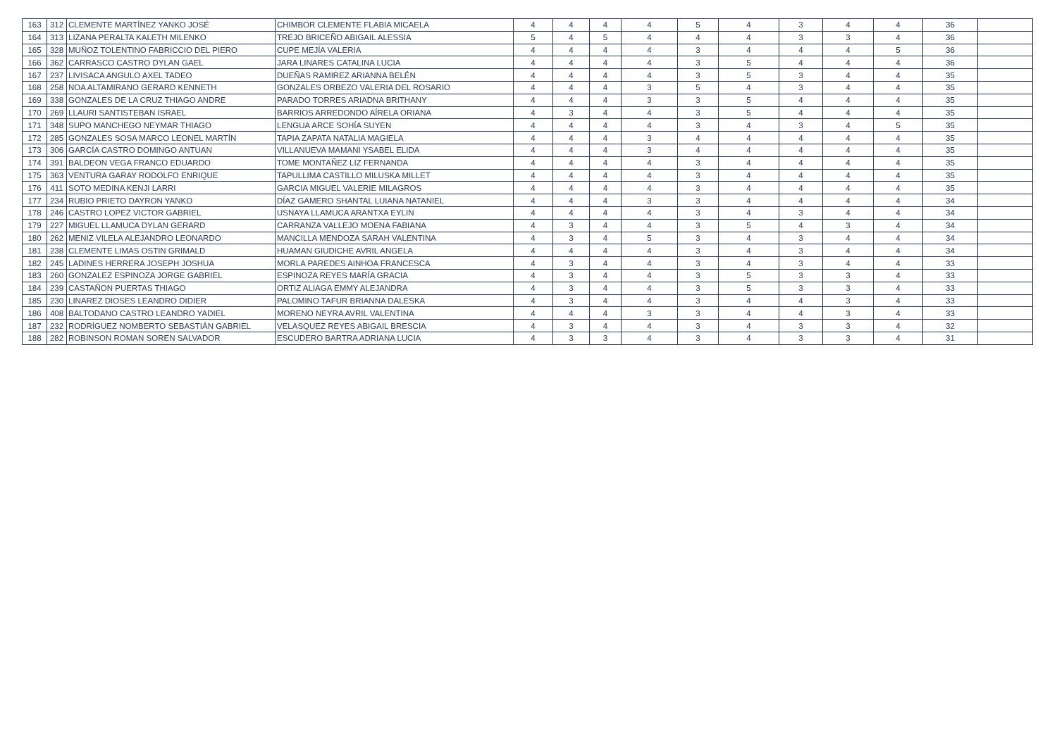| 163 | 312 | CLEMENTE MARTÍNEZ YANKO JOSÉ | CHIMBOR CLEMENTE FLABIA MICAELA | 4 | 4 | 4 | 4 | 5 | 4 | 3 | 4 | 4 | 36 | |
| 164 | 313 | LIZANA PERALTA KALETH MILENKO | TREJO BRICEÑO ABIGAIL ALESSIA | 5 | 4 | 5 | 4 | 4 | 4 | 3 | 3 | 4 | 36 | |
| 165 | 328 | MUÑOZ TOLENTINO FABRICCIO DEL PIERO | CUPE MEJÍA VALERIA | 4 | 4 | 4 | 4 | 3 | 4 | 4 | 4 | 5 | 36 | |
| 166 | 362 | CARRASCO CASTRO DYLAN GAEL | JARA LINARES CATALINA LUCIA | 4 | 4 | 4 | 4 | 3 | 5 | 4 | 4 | 4 | 36 | |
| 167 | 237 | LIVISACA ANGULO AXEL TADEO | DUEÑAS RAMIREZ ARIANNA BELÉN | 4 | 4 | 4 | 4 | 3 | 5 | 3 | 4 | 4 | 35 | |
| 168 | 258 | NOA ALTAMIRANO GERARD KENNETH | GONZALES ORBEZO VALERIA DEL ROSARIO | 4 | 4 | 4 | 3 | 5 | 4 | 3 | 4 | 4 | 35 | |
| 169 | 338 | GONZALES DE LA CRUZ THIAGO ANDRE | PARADO TORRES ARIADNA BRITHANY | 4 | 4 | 4 | 3 | 3 | 5 | 4 | 4 | 4 | 35 | |
| 170 | 269 | LLAURI SANTISTEBAN ISRAEL | BARRIOS ARREDONDO AÍRELA ORIANA | 4 | 3 | 4 | 4 | 3 | 5 | 4 | 4 | 4 | 35 | |
| 171 | 348 | SUPO MANCHEGO NEYMAR THIAGO | LENGUA ARCE SOHÍA SUYEN | 4 | 4 | 4 | 4 | 3 | 4 | 3 | 4 | 5 | 35 | |
| 172 | 285 | GONZALES SOSA MARCO LEONEL MARTÍN | TAPIA ZAPATA NATALIA MAGIELA | 4 | 4 | 4 | 3 | 4 | 4 | 4 | 4 | 4 | 35 | |
| 173 | 306 | GARCÍA CASTRO DOMINGO ANTUAN | VILLANUEVA MAMANI YSABEL ELIDA | 4 | 4 | 4 | 3 | 4 | 4 | 4 | 4 | 4 | 35 | |
| 174 | 391 | BALDEON VEGA FRANCO EDUARDO | TOME MONTAÑEZ LIZ FERNANDA | 4 | 4 | 4 | 4 | 3 | 4 | 4 | 4 | 4 | 35 | |
| 175 | 363 | VENTURA GARAY RODOLFO ENRIQUE | TAPULLIMA CASTILLO MILUSKA MILLET | 4 | 4 | 4 | 4 | 3 | 4 | 4 | 4 | 4 | 35 | |
| 176 | 411 | SOTO MEDINA KENJI LARRI | GARCIA MIGUEL VALERIE MILAGROS | 4 | 4 | 4 | 4 | 3 | 4 | 4 | 4 | 4 | 35 | |
| 177 | 234 | RUBIO PRIETO DAYRON YANKO | DÍAZ GAMERO SHANTAL LUIANA NATANIEL | 4 | 4 | 4 | 3 | 3 | 4 | 4 | 4 | 4 | 34 | |
| 178 | 246 | CASTRO LOPEZ VICTOR GABRIEL | USNAYA LLAMUCA ARANTXA EYLIN | 4 | 4 | 4 | 4 | 3 | 4 | 3 | 4 | 4 | 34 | |
| 179 | 227 | MIGUEL LLAMUCA DYLAN GERARD | CARRANZA VALLEJO MOENA FABIANA | 4 | 3 | 4 | 4 | 3 | 5 | 4 | 3 | 4 | 34 | |
| 180 | 262 | MENIZ VILELA ALEJANDRO LEONARDO | MANCILLA MENDOZA SARAH VALENTINA | 4 | 3 | 4 | 5 | 3 | 4 | 3 | 4 | 4 | 34 | |
| 181 | 238 | CLEMENTE LIMAS OSTIN GRIMALD | HUAMAN GIUDICHE AVRIL ANGELA | 4 | 4 | 4 | 4 | 3 | 4 | 3 | 4 | 4 | 34 | |
| 182 | 245 | LADINES HERRERA JOSEPH JOSHUA | MORLA PAREDES AINHOA FRANCESCA | 4 | 3 | 4 | 4 | 3 | 4 | 3 | 4 | 4 | 33 | |
| 183 | 260 | GONZALEZ ESPINOZA JORGE GABRIEL | ESPINOZA REYES MARÍA GRACIA | 4 | 3 | 4 | 4 | 3 | 5 | 3 | 3 | 4 | 33 | |
| 184 | 239 | CASTAÑON PUERTAS THIAGO | ORTIZ ALIAGA EMMY ALEJANDRA | 4 | 3 | 4 | 4 | 3 | 5 | 3 | 3 | 4 | 33 | |
| 185 | 230 | LINAREZ DIOSES LEANDRO DIDIER | PALOMINO TAFUR BRIANNA DALESKA | 4 | 3 | 4 | 4 | 3 | 4 | 4 | 3 | 4 | 33 | |
| 186 | 408 | BALTODANO CASTRO LEANDRO YADIEL | MORENO NEYRA AVRIL VALENTINA | 4 | 4 | 4 | 3 | 3 | 4 | 4 | 3 | 4 | 33 | |
| 187 | 232 | RODRÍGUEZ NOMBERTO SEBASTIÁN GABRIEL | VELASQUEZ REYES ABIGAIL BRESCIA | 4 | 3 | 4 | 4 | 3 | 4 | 3 | 3 | 4 | 32 | |
| 188 | 282 | ROBINSON ROMAN SOREN SALVADOR | ESCUDERO BARTRA ADRIANA LUCIA | 4 | 3 | 3 | 4 | 3 | 4 | 3 | 3 | 4 | 31 | |